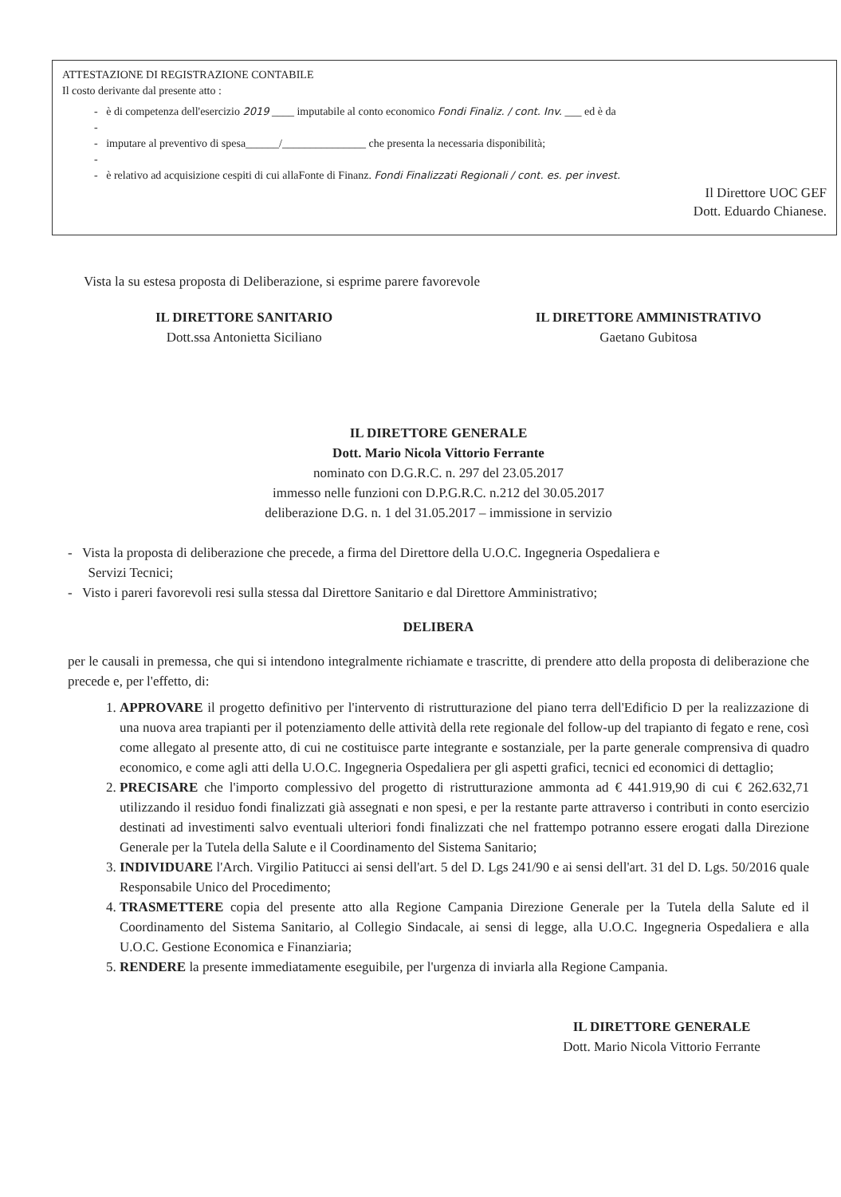ATTESTAZIONE DI REGISTRAZIONE CONTABILE
Il costo derivante dal presente atto :
- è di competenza dell'esercizio 2019 ____ imputabile al conto economico Fondi Finaliz. / cont. Inv. ___ ed è da
-
- imputare al preventivo di spesa______/_______________ che presenta la necessaria disponibilità;
-
- è relativo ad acquisizione cespiti di cui allaFonte di Finanz. Fondi Finalizzati Regionali / cont. es. per invest.
Il Direttore UOC GEF
Dott. Eduardo Chianese.
Vista la su estesa proposta di Deliberazione, si esprime parere favorevole
IL DIRETTORE SANITARIO
Dott.ssa Antonietta Siciliano
IL DIRETTORE AMMINISTRATIVO
Gaetano Gubitosa
IL DIRETTORE GENERALE
Dott. Mario Nicola Vittorio Ferrante
nominato con D.G.R.C. n. 297 del 23.05.2017
immesso nelle funzioni con D.P.G.R.C. n.212 del 30.05.2017
deliberazione D.G. n. 1 del 31.05.2017 – immissione in servizio
- Vista la proposta di deliberazione che precede, a firma del Direttore della U.O.C. Ingegneria Ospedaliera e
Servizi Tecnici;
- Visto i pareri favorevoli resi sulla stessa dal Direttore Sanitario e dal Direttore Amministrativo;
DELIBERA
per le causali in premessa, che qui si intendono integralmente richiamate e trascritte, di prendere atto della proposta di deliberazione che precede e, per l'effetto, di:
1. APPROVARE il progetto definitivo per l'intervento di ristrutturazione del piano terra dell'Edificio D per la realizzazione di una nuova area trapianti per il potenziamento delle attività della rete regionale del follow-up del trapianto di fegato e rene, così come allegato al presente atto, di cui ne costituisce parte integrante e sostanziale, per la parte generale comprensiva di quadro economico, e come agli atti della U.O.C. Ingegneria Ospedaliera per gli aspetti grafici, tecnici ed economici di dettaglio;
2. PRECISARE che l'importo complessivo del progetto di ristrutturazione ammonta ad € 441.919,90 di cui € 262.632,71 utilizzando il residuo fondi finalizzati già assegnati e non spesi, e per la restante parte attraverso i contributi in conto esercizio destinati ad investimenti salvo eventuali ulteriori fondi finalizzati che nel frattempo potranno essere erogati dalla Direzione Generale per la Tutela della Salute e il Coordinamento del Sistema Sanitario;
3. INDIVIDUARE l'Arch. Virgilio Patitucci ai sensi dell'art. 5 del D. Lgs 241/90 e ai sensi dell'art. 31 del D. Lgs. 50/2016 quale Responsabile Unico del Procedimento;
4. TRASMETTERE copia del presente atto alla Regione Campania Direzione Generale per la Tutela della Salute ed il Coordinamento del Sistema Sanitario, al Collegio Sindacale, ai sensi di legge, alla U.O.C. Ingegneria Ospedaliera e alla U.O.C. Gestione Economica e Finanziaria;
5. RENDERE la presente immediatamente eseguibile, per l'urgenza di inviarla alla Regione Campania.
IL DIRETTORE GENERALE
Dott. Mario Nicola Vittorio Ferrante